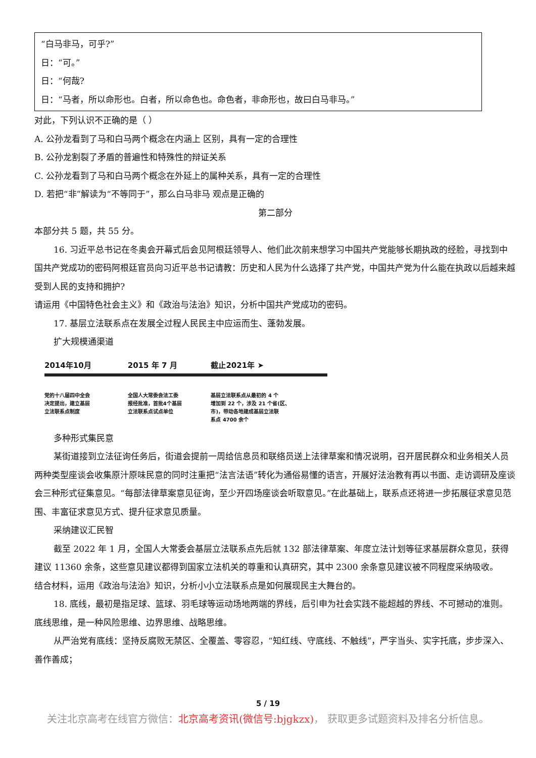“白马非马，可乎?”
日：“可。”
日：“何哉?
日：“马者，所以命形也。白者，所以命色也。命色者，非命形也，故曰白马非马。”
对此，下列认识不正确的是（ ）
A. 公孙龙看到了马和白马两个概念在内涵上 区别，具有一定的合理性
B. 公孙龙割裂了矛盾的普遍性和特殊性的辩证关系
C. 公孙龙看到了马和白马两个概念在外延上的属种关系，具有一定的合理性
D. 若把“非”解读为“不等同于”，那么白马非马 观点是正确的
第二部分
本部分共 5 题，共 55 分。
16. 习近平总书记在冬奥会开幕式后会见阿根廷领导人、他们此次前来想学习中国共产党能够长期执政的经脸，寻找到中国共产党成功的密码阿根廷官员向习近平总书记请教：历史和人民为什么选择了共产党，中国共产党为什么能在执政以后越来越受到人民的支持和拥护?
请运用《中国特色社会主义》和《政治与法治》知识，分析中国共产党成功的密码。
17. 基层立法联系点在发展全过程人民民主中应运而生、蓬勃发展。
扩大规模通渠道
2014年10月
党的十八届四中全会
决定提出，建立基层
立法联系点制度
2015 年 7 月
全国人大常委会法工委
报经批准，首批4个基层
立法联系点试点单位
截止2021年 ➤
基层立法联系点从最初的 4 个
增加到 22 个，涉及 21 个省(区、
市)，带动各地建成基层立法联
系点 4700 余个
多种形式集民意
某街道接到立法征询任务后，街道会提前一周给信息员和联络员送上法律草案和情况说明，召开居民群众和业务相关人员两种类型座谈会收集原汁原味民意的同时注重把“法言法语”转化为通俗易懂的语言，开展好法治教有再以书面、走访调研及座谈会三种形式征集意见。“每部法律草案意见征询，至少开四场座谈会听取意见。”在此基础上，联系点还将进一步拓展征求意见范围、丰富征求意见方式、提升征求意见质量。
采纳建议汇民智
截至 2022 年 1 月，全国人大常委会基层立法联系点先后就 132 部法律草案、年度立法计划等征求基层群众意见，获得建议 11360 余条，这些意见建议都得到国家立法机关的尊重和认真研究，其中 2300 余条意见建议被不同程度采纳吸收。
结合材料，运用《政治与法治》知识，分析小小立法联系点是如何展现民主大舞台的。
18. 底线，最初是指足球、篮球、羽毛球等运动场地两端的界线，后引申为社会实践不能超越的界线、不可撼动的准则。底线思维，是一种风险思维、边界思维、战略思维。
从严治党有底线：坚持反腐败无禁区、全覆盖、零容忍，“知红线、守底线、不触线”，严字当头、实字托底，步步深入、善作善成；
5 / 19
关注北京高考在线官方微信：北京高考资讯(微信号:bjgkzx)， 获取更多试题资料及排名分析信息。